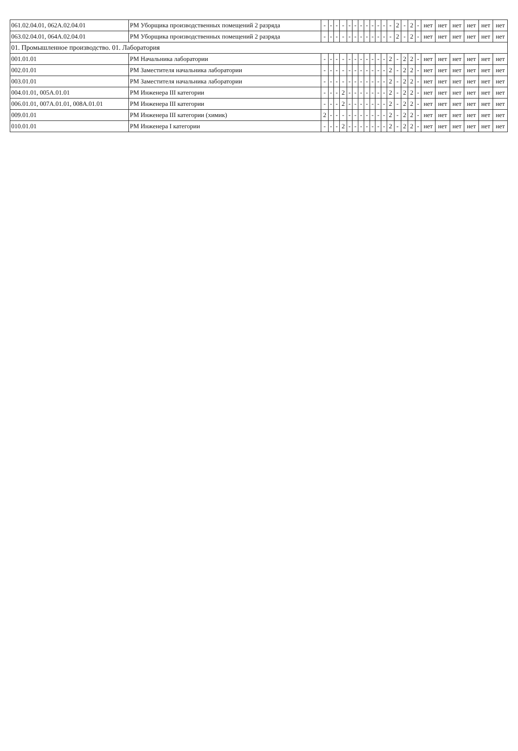| 061.02.04.01, 062А.02.04.01 | РМ Уборщика производственных помещений 2 разряда | - | - | - | - | - | - | - | - | - | - | - | - | 2 | - | 2 | - | нет | нет | нет | нет | нет | нет |
| 063.02.04.01, 064А.02.04.01 | РМ Уборщика производственных помещений 2 разряда | - | - | - | - | - | - | - | - | - | - | - | - | 2 | - | 2 | - | нет | нет | нет | нет | нет | нет |
| 01. Промышленное производство. 01. Лаборатория | | | | | | | | | | | | | | | | | | | | | | | |
| 001.01.01 | РМ Начальника лаборатории | - | - | - | - | - | - | - | - | - | - | - | 2 | - | 2 | 2 | - | нет | нет | нет | нет | нет | нет |
| 002.01.01 | РМ Заместителя начальника лаборатории | - | - | - | - | - | - | - | - | - | - | - | 2 | - | 2 | 2 | - | нет | нет | нет | нет | нет | нет |
| 003.01.01 | РМ Заместителя начальника лаборатории | - | - | - | - | - | - | - | - | - | - | - | 2 | - | 2 | 2 | - | нет | нет | нет | нет | нет | нет |
| 004.01.01, 005А.01.01 | РМ Инженера III категории | - | - | - | 2 | - | - | - | - | - | - | - | 2 | - | 2 | 2 | - | нет | нет | нет | нет | нет | нет |
| 006.01.01, 007А.01.01, 008А.01.01 | РМ Инженера III категории | - | - | - | 2 | - | - | - | - | - | - | - | 2 | - | 2 | 2 | - | нет | нет | нет | нет | нет | нет |
| 009.01.01 | РМ Инженера III категории (химик) | 2 | - | - | - | - | - | - | - | - | - | - | 2 | - | 2 | 2 | - | нет | нет | нет | нет | нет | нет |
| 010.01.01 | РМ Инженера I категории | - | - | - | 2 | - | - | - | - | - | - | - | 2 | - | 2 | 2 | - | нет | нет | нет | нет | нет | нет |